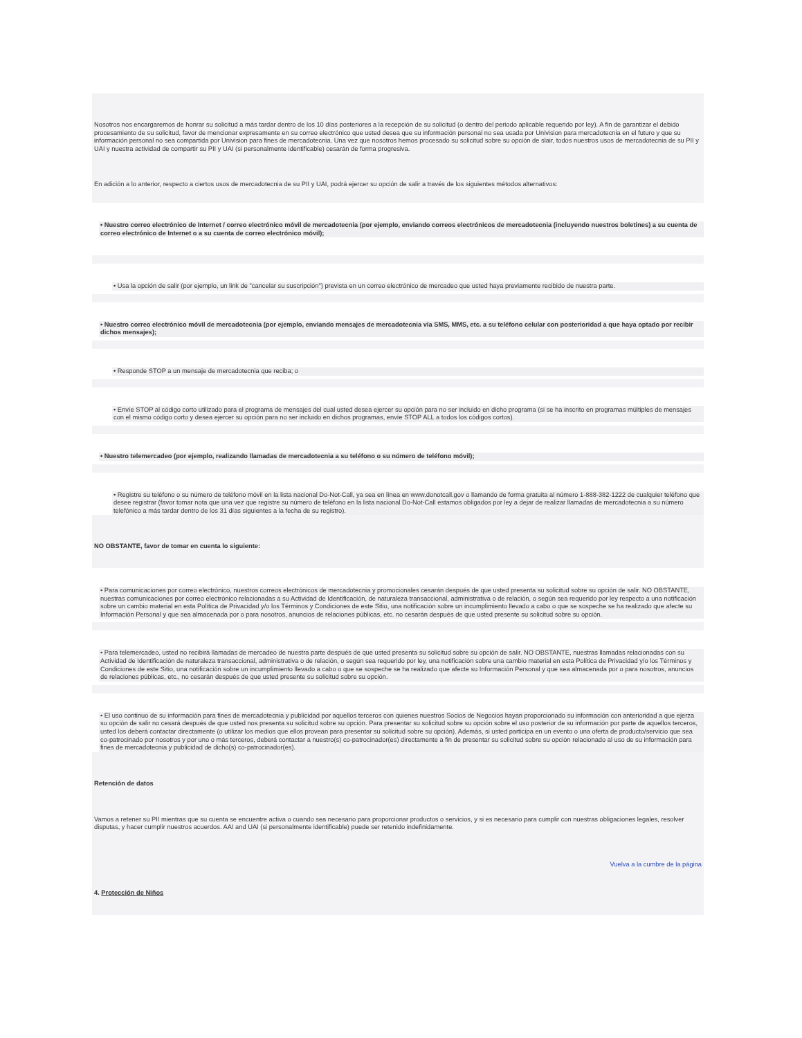Nosotros nos encargaremos de honrar su solicitud a más tardar dentro de los 10 días posteriores a la recepción de su solicitud (o dentro del periodo aplicable requerido por ley). A fin de garantizar el debido procesamiento de su solicitud, favor de mencionar expresamente en su correo electrónico que usted desea que su información personal no sea usada por Univision para mercadotecnia en el futuro y que su información personal no sea compartida por Univision para fines de mercadotecnia. Una vez que nosotros hemos procesado su solicitud sobre su opción de slair, todos nuestros usos de mercadotecnia de su PII y UAI y nuestra actividad de compartir su PII y UAI (si personalmente identificable) cesarán de forma progresiva.
En adición a lo anterior, respecto a ciertos usos de mercadotecnia de su PII y UAI, podrá ejercer su opción de salir a través de los siguientes métodos alternativos:
• Nuestro correo electrónico de Internet / correo electrónico móvil de mercadotecnia (por ejemplo, enviando correos electrónicos de mercadotecnia (incluyendo nuestros boletines) a su cuenta de correo electrónico de Internet o a su cuenta de correo electrónico móvil);
• Usa la opción de salir (por ejemplo, un link de "cancelar su suscripción") prevista en un correo electrónico de mercadeo que usted haya previamente recibido de nuestra parte.
• Nuestro correo electrónico móvil de mercadotecnia (por ejemplo, enviando mensajes de mercadotecnia vía SMS, MMS, etc. a su teléfono celular con posterioridad a que haya optado por recibir dichos mensajes);
• Responde STOP a un mensaje de mercadotecnia que reciba; o
• Envíe STOP al código corto utilizado para el programa de mensajes del cual usted desea ejercer su opción para no ser incluido en dicho programa (si se ha inscrito en programas múltiples de mensajes con el mismo código corto y desea ejercer su opción para no ser incluido en dichos programas, envíe STOP ALL a todos los códigos cortos).
• Nuestro telemercadeo (por ejemplo, realizando llamadas de mercadotecnia a su teléfono o su número de teléfono móvil);
• Registre su teléfono o su número de teléfono móvil en la lista nacional Do-Not-Call, ya sea en línea en www.donotcall.gov o llamando de forma gratuita al número 1-888-382-1222 de cualquier teléfono que desee registrar (favor tomar nota que una vez que registre su número de teléfono en la lista nacional Do-Not-Call estamos obligados por ley a dejar de realizar llamadas de mercadotecnia a su número telefónico a más tardar dentro de los 31 días siguientes a la fecha de su registro).
NO OBSTANTE, favor de tomar en cuenta lo siguiente:
• Para comunicaciones por correo electrónico, nuestros correos electrónicos de mercadotecnia y promocionales cesarán después de que usted presenta su solicitud sobre su opción de salir. NO OBSTANTE, nuestras comunicaciones por correo electrónico relacionadas a su Actividad de Identificación, de naturaleza transaccional, administrativa o de relación, o según sea requerido por ley respecto a una notificación sobre un cambio material en esta Política de Privacidad y/o los Términos y Condiciones de este Sitio, una notificación sobre un incumplimiento llevado a cabo o que se sospeche se ha realizado que afecte su Información Personal y que sea almacenada por o para nosotros, anuncios de relaciones públicas, etc. no cesarán después de que usted presente su solicitud sobre su opción.
• Para telemercadeo, usted no recibirá llamadas de mercadeo de nuestra parte después de que usted presenta su solicitud sobre su opción de salir. NO OBSTANTE, nuestras llamadas relacionadas con su Actividad de Identificación de naturaleza transaccional, administrativa o de relación, o según sea requerido por ley, una notificación sobre una cambio material en esta Política de Privacidad y/o los Términos y Condiciones de este Sitio, una notificación sobre un incumplimiento llevado a cabo o que se sospeche se ha realizado que afecte su Información Personal y que sea almacenada por o para nosotros, anuncios de relaciones públicas, etc., no cesarán después de que usted presente su solicitud sobre su opción.
• El uso continuo de su información para fines de mercadotecnia y publicidad por aquellos terceros con quienes nuestros Socios de Negocios hayan proporcionado su información con anterioridad a que ejerza su opción de salir no cesará después de que usted nos presenta su solicitud sobre su opción. Para presentar su solicitud sobre su opción sobre el uso posterior de su información por parte de aquellos terceros, usted los deberá contactar directamente (o utilizar los medios que ellos provean para presentar su solicitud sobre su opción). Además, si usted participa en un evento o una oferta de producto/servicio que sea co-patrocinado por nosotros y por uno o más terceros, deberá contactar a nuestro(s) co-patrocinador(es) directamente a fin de presentar su solicitud sobre su opción relacionado al uso de su información para fines de mercadotecnia y publicidad de dicho(s) co-patrocinador(es).
Retención de datos
Vamos a retener su PII mientras que su cuenta se encuentre activa o cuando sea necesario para proporcionar productos o servicios, y si es necesario para cumplir con nuestras obligaciones legales, resolver disputas, y hacer cumplir nuestros acuerdos. AAI and UAI (si personalmente identificable) puede ser retenido indefinidamente.
Vuelva a la cumbre de la página
4. Protección de Niños